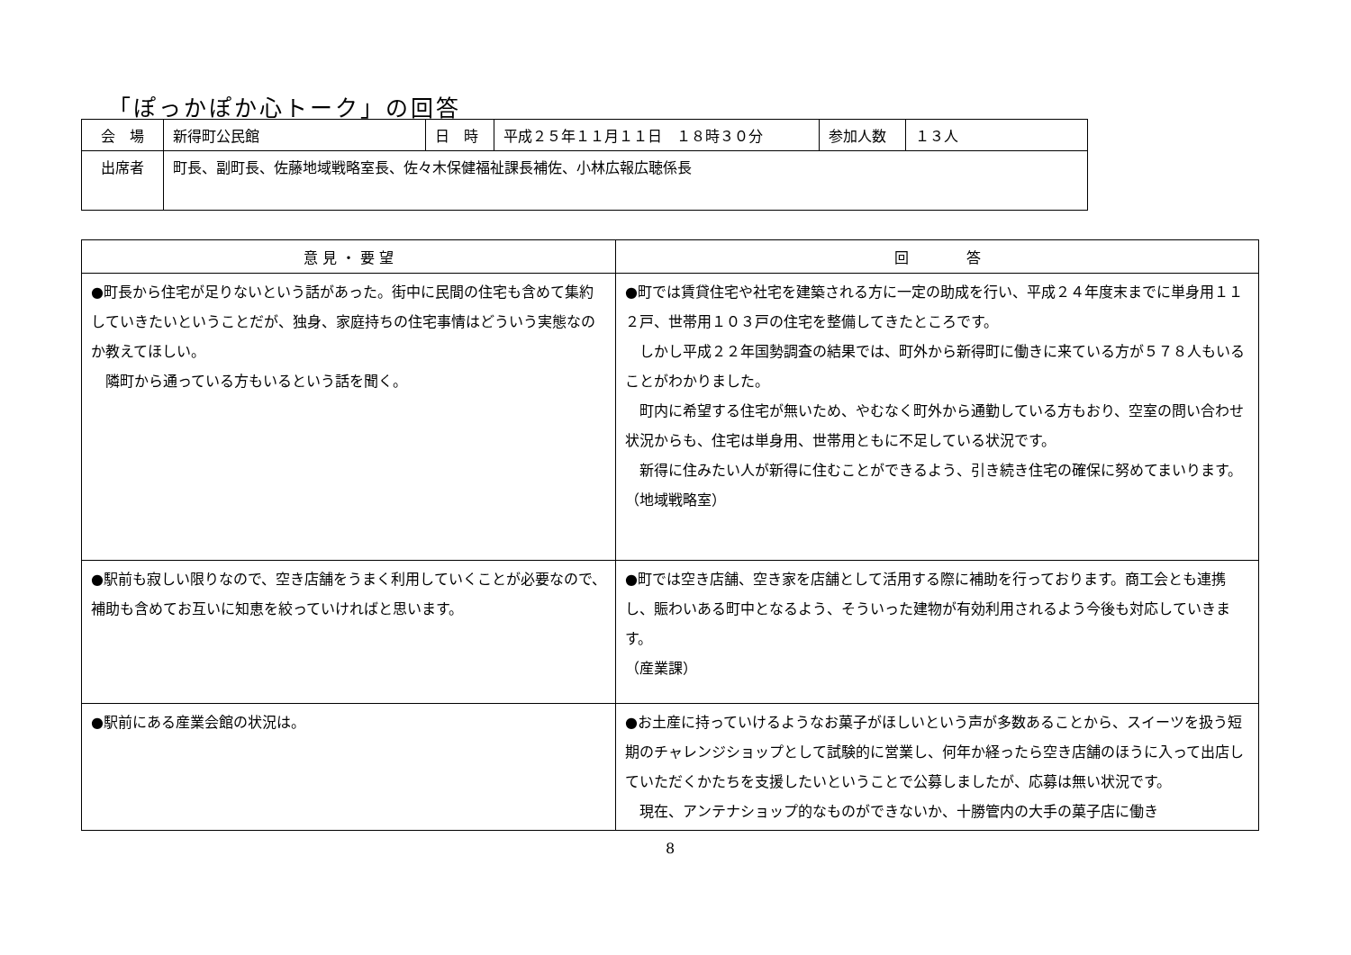「ぽっかぽか心トーク」の回答
| 会 場 | 新得町公民館 | 日 時 | 平成２５年１１月１１日 １８時３０分 | 参加人数 | １３人 |
| 出席者 | 町長、副町長、佐藤地域戦略室長、佐々木保健福祉課長補佐、小林広報広聴係長 | | | | |
| 意 見 ・ 要 望 | 回 答 |
| --- | --- |
| ●町長から住宅が足りないという話があった。街中に民間の住宅も含めて集約していきたいということだが、独身、家庭持ちの住宅事情はどういう実態なのか教えてほしい。 隣町から通っている方もいるという話を聞く。 | ●町では賃貸住宅や社宅を建築される方に一定の助成を行い、平成２４年度末までに単身用１１２戸、世帯用１０３戸の住宅を整備してきたところです。 しかし平成２２年国勢調査の結果では、町外から新得町に働きに来ている方が５７８人もいることがわかりました。 町内に希望する住宅が無いため、やむなく町外から通勤している方もおり、空室の問い合わせ状況からも、住宅は単身用、世帯用ともに不足している状況です。 新得に住みたい人が新得に住むことができるよう、引き続き住宅の確保に努めてまいります。 （地域戦略室） |
| ●駅前も寂しい限りなので、空き店舗をうまく利用していくことが必要なので、補助も含めてお互いに知恵を絞っていければと思います。 | ●町では空き店舗、空き家を店舗として活用する際に補助を行っております。商工会とも連携し、賑わいある町中となるよう、そういった建物が有効利用されるよう今後も対応していきます。 （産業課） |
| ●駅前にある産業会館の状況は。 | ●お土産に持っていけるようなお菓子がほしいという声が多数あることから、スイーツを扱う短期のチャレンジショップとして試験的に営業し、何年か経ったら空き店舗のほうに入って出店していただくかたちを支援したいということで公募しましたが、応募は無い状況です。 現在、アンテナショップ的なものができないか、十勝管内の大手の菓子店に働き |
8